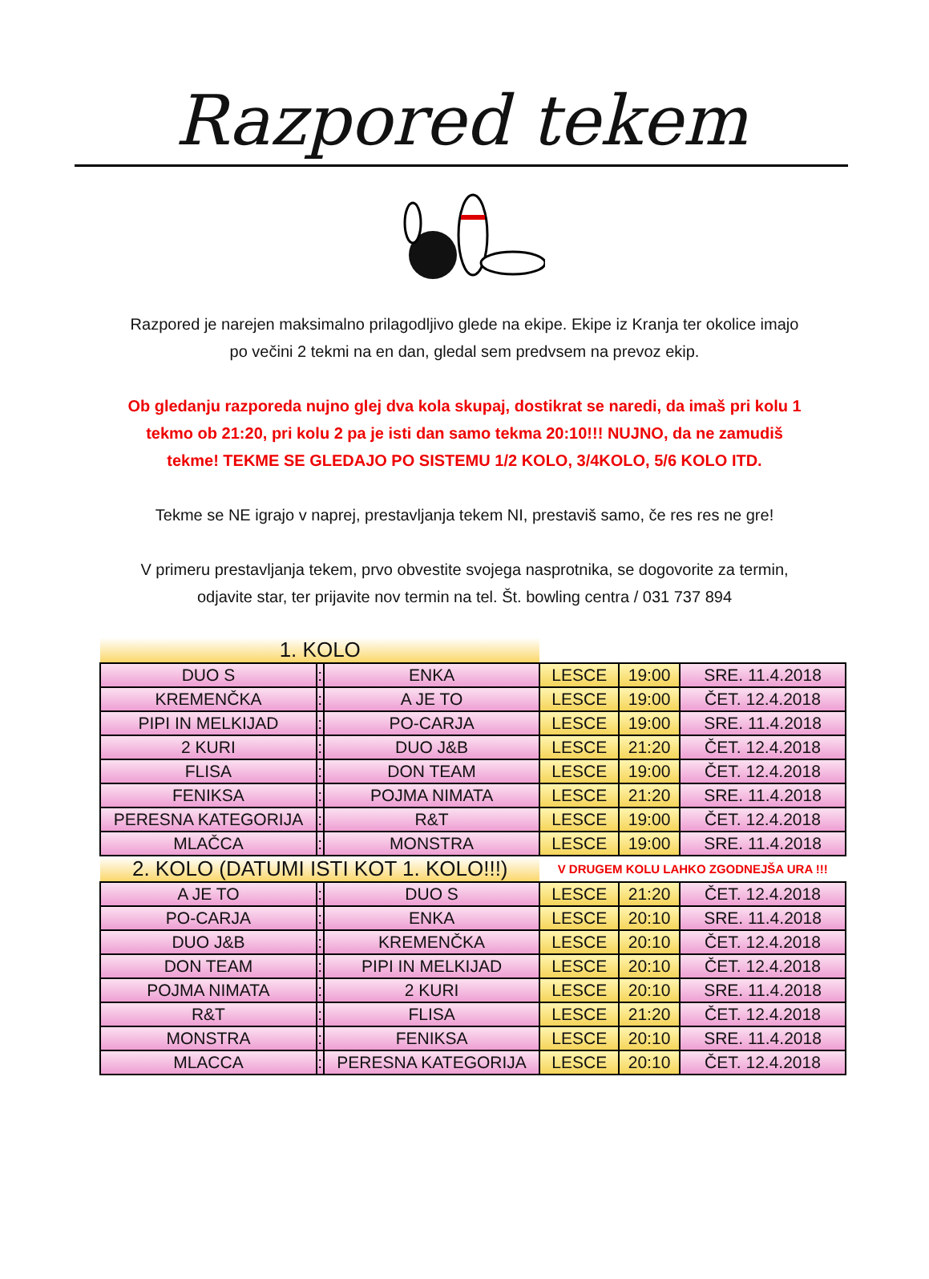Razpored tekem
Razpored je narejen maksimalno prilagodljivo glede na ekipe. Ekipe iz Kranja ter okolice imajo po večini 2 tekmi na en dan, gledal sem predvsem na prevoz ekip.
Ob gledanju razporeda nujno glej dva kola skupaj, dostikrat se naredi, da imaš pri kolu 1 tekmo ob 21:20, pri kolu 2 pa je isti dan samo tekma 20:10!!! NUJNO, da ne zamudiš tekme! TEKME SE GLEDAJO PO SISTEMU 1/2 KOLO, 3/4KOLO, 5/6 KOLO ITD.
Tekme se NE igrajo v naprej, prestavljanja tekem NI, prestaviš samo, če res res ne gre!
V primeru prestavljanja tekem, prvo obvestite svojega nasprotnika, se dogovorite za termin, odjavite star, ter prijavite nov termin na tel. Št. bowling centra / 031 737 894
| 1. KOLO | | | | | |
| DUO S | : | ENKA | LESCE | 19:00 | SRE. 11.4.2018 |
| KREMENČKA | : | A JE TO | LESCE | 19:00 | ČET. 12.4.2018 |
| PIPI IN MELKIJAD | : | PO-CARJA | LESCE | 19:00 | SRE. 11.4.2018 |
| 2 KURI | : | DUO J&B | LESCE | 21:20 | ČET. 12.4.2018 |
| FLISA | : | DON TEAM | LESCE | 19:00 | ČET. 12.4.2018 |
| FENIKSA | : | POJMA NIMATA | LESCE | 21:20 | SRE. 11.4.2018 |
| PERESNA KATEGORIJA | : | R&T | LESCE | 19:00 | ČET. 12.4.2018 |
| MLAČCA | : | MONSTRA | LESCE | 19:00 | SRE. 11.4.2018 |
| 2. KOLO (DATUMI ISTI KOT 1. KOLO!!!) | | | V DRUGEM KOLU LAHKO ZGODNEJŠA URA !!! | | |
| A JE TO | : | DUO S | LESCE | 21:20 | ČET. 12.4.2018 |
| PO-CARJA | : | ENKA | LESCE | 20:10 | SRE. 11.4.2018 |
| DUO J&B | : | KREMENČKA | LESCE | 20:10 | ČET. 12.4.2018 |
| DON TEAM | : | PIPI IN MELKIJAD | LESCE | 20:10 | ČET. 12.4.2018 |
| POJMA NIMATA | : | 2 KURI | LESCE | 20:10 | SRE. 11.4.2018 |
| R&T | : | FLISA | LESCE | 21:20 | ČET. 12.4.2018 |
| MONSTRA | : | FENIKSA | LESCE | 20:10 | SRE. 11.4.2018 |
| MLACCA | : | PERESNA KATEGORIJA | LESCE | 20:10 | ČET. 12.4.2018 |